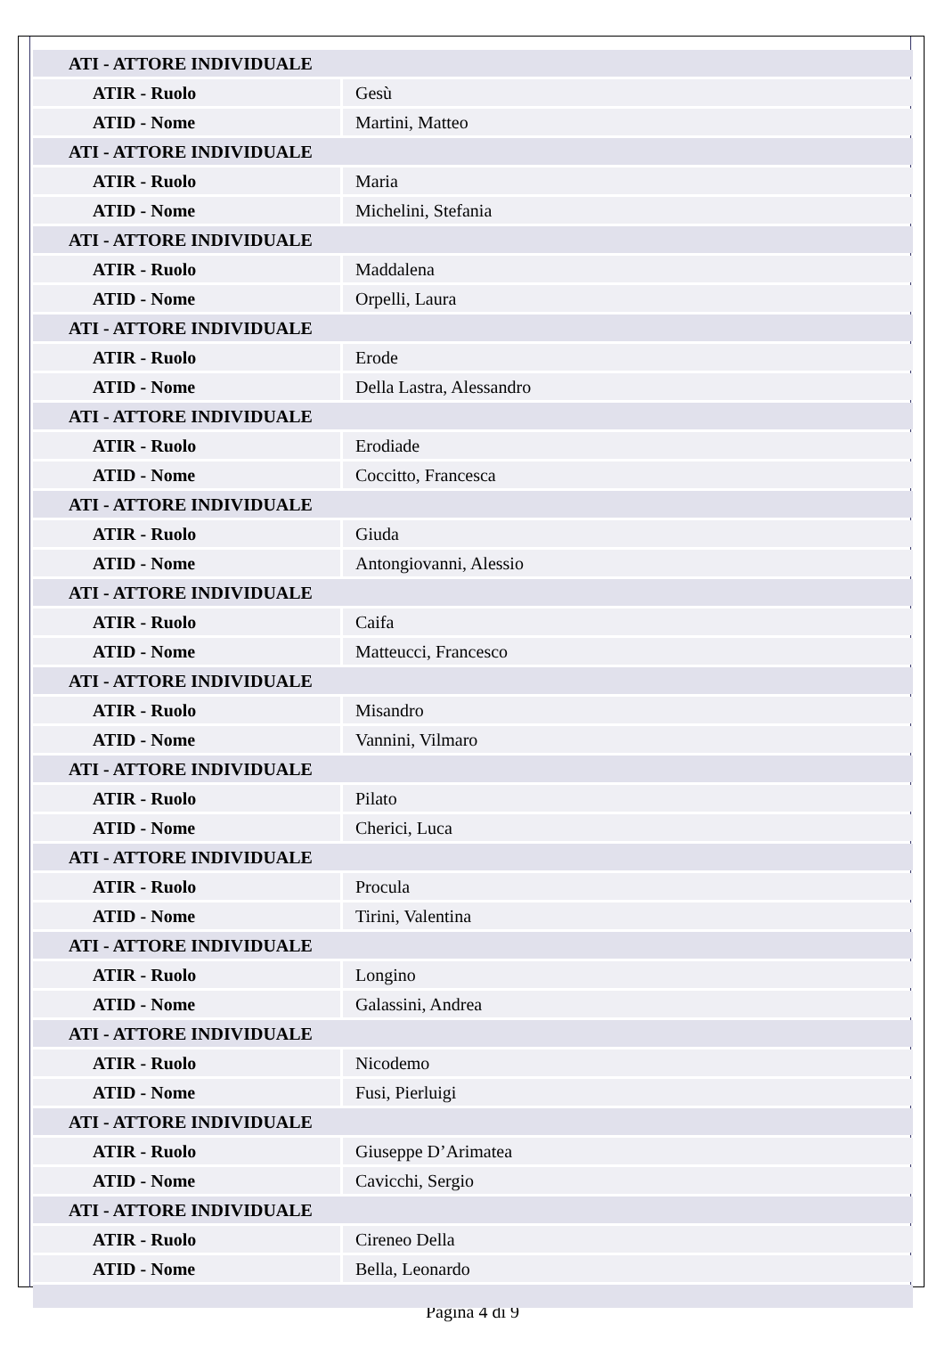| ATI - ATTORE INDIVIDUALE | |
| ATIR - Ruolo | Gesù |
| ATID - Nome | Martini, Matteo |
| ATI - ATTORE INDIVIDUALE | |
| ATIR - Ruolo | Maria |
| ATID - Nome | Michelini, Stefania |
| ATI - ATTORE INDIVIDUALE | |
| ATIR - Ruolo | Maddalena |
| ATID - Nome | Orpelli, Laura |
| ATI - ATTORE INDIVIDUALE | |
| ATIR - Ruolo | Erode |
| ATID - Nome | Della Lastra, Alessandro |
| ATI - ATTORE INDIVIDUALE | |
| ATIR - Ruolo | Erodiade |
| ATID - Nome | Coccitto, Francesca |
| ATI - ATTORE INDIVIDUALE | |
| ATIR - Ruolo | Giuda |
| ATID - Nome | Antongiovanni, Alessio |
| ATI - ATTORE INDIVIDUALE | |
| ATIR - Ruolo | Caifa |
| ATID - Nome | Matteucci, Francesco |
| ATI - ATTORE INDIVIDUALE | |
| ATIR - Ruolo | Misandro |
| ATID - Nome | Vannini, Vilmaro |
| ATI - ATTORE INDIVIDUALE | |
| ATIR - Ruolo | Pilato |
| ATID - Nome | Cherici, Luca |
| ATI - ATTORE INDIVIDUALE | |
| ATIR - Ruolo | Procula |
| ATID - Nome | Tirini, Valentina |
| ATI - ATTORE INDIVIDUALE | |
| ATIR - Ruolo | Longino |
| ATID - Nome | Galassini, Andrea |
| ATI - ATTORE INDIVIDUALE | |
| ATIR - Ruolo | Nicodemo |
| ATID - Nome | Fusi, Pierluigi |
| ATI - ATTORE INDIVIDUALE | |
| ATIR - Ruolo | Giuseppe D’Arimatea |
| ATID - Nome | Cavicchi, Sergio |
| ATI - ATTORE INDIVIDUALE | |
| ATIR - Ruolo | Cireneo Della |
| ATID - Nome | Bella, Leonardo |
Pagina 4 di 9